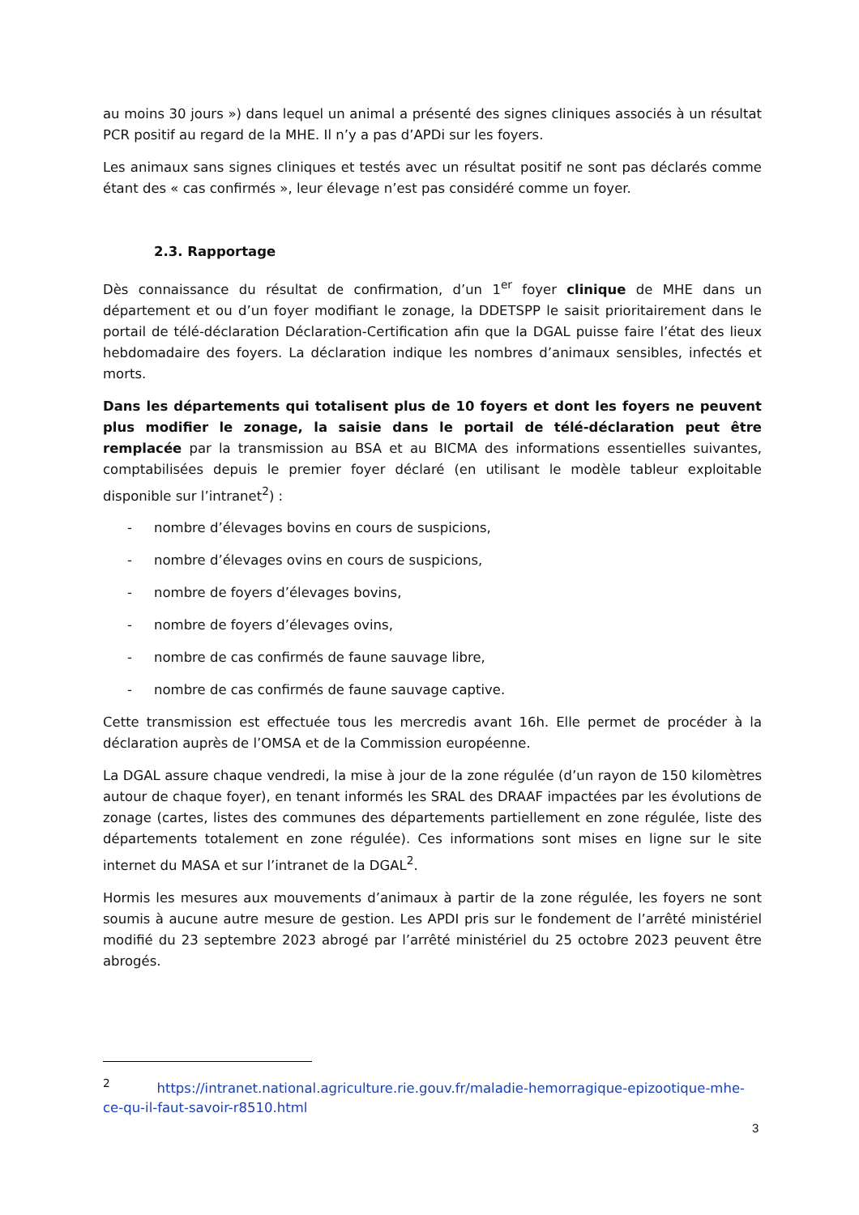au moins 30 jours ») dans lequel un animal a présenté des signes cliniques associés à un résultat PCR positif au regard de la MHE. Il n’y a pas d’APDi sur les foyers.
Les animaux sans signes cliniques et testés avec un résultat positif ne sont pas déclarés comme étant des « cas confirmés », leur élevage n’est pas considéré comme un foyer.
2.3. Rapportage
Dès connaissance du résultat de confirmation, d’un 1<sup>er</sup> foyer clinique de MHE dans un département et ou d’un foyer modifiant le zonage, la DDETSPP le saisit prioritairement dans le portail de télé-déclaration Déclaration-Certification afin que la DGAL puisse faire l’état des lieux hebdomadaire des foyers. La déclaration indique les nombres d’animaux sensibles, infectés et morts.
Dans les départements qui totalisent plus de 10 foyers et dont les foyers ne peuvent plus modifier le zonage, la saisie dans le portail de télé-déclaration peut être remplacée par la transmission au BSA et au BICMA des informations essentielles suivantes, comptabilisées depuis le premier foyer déclaré (en utilisant le modèle tableur exploitable disponible sur l’intranet<sup>2</sup>) :
- nombre d’élevages bovins en cours de suspicions,
- nombre d’élevages ovins en cours de suspicions,
- nombre de foyers d’élevages bovins,
- nombre de foyers d’élevages ovins,
- nombre de cas confirmés de faune sauvage libre,
- nombre de cas confirmés de faune sauvage captive.
Cette transmission est effectuée tous les mercredis avant 16h. Elle permet de procéder à la déclaration auprès de l’OMSA et de la Commission européenne.
La DGAL assure chaque vendredi, la mise à jour de la zone régulée (d’un rayon de 150 kilomètres autour de chaque foyer), en tenant informés les SRAL des DRAAF impactées par les évolutions de zonage (cartes, listes des communes des départements partiellement en zone régulée, liste des départements totalement en zone régulée). Ces informations sont mises en ligne sur le site internet du MASA et sur l’intranet de la DGAL<sup>2</sup>.
Hormis les mesures aux mouvements d’animaux à partir de la zone régulée, les foyers ne sont soumis à aucune autre mesure de gestion. Les APDI pris sur le fondement de l’arrêté ministériel modifié du 23 septembre 2023 abrogé par l’arrêté ministériel du 25 octobre 2023 peuvent être abrogés.
<sup>2</sup> https://intranet.national.agriculture.rie.gouv.fr/maladie-hemorragique-epizootique-mhe-ce-qu-il-faut-savoir-r8510.html
3